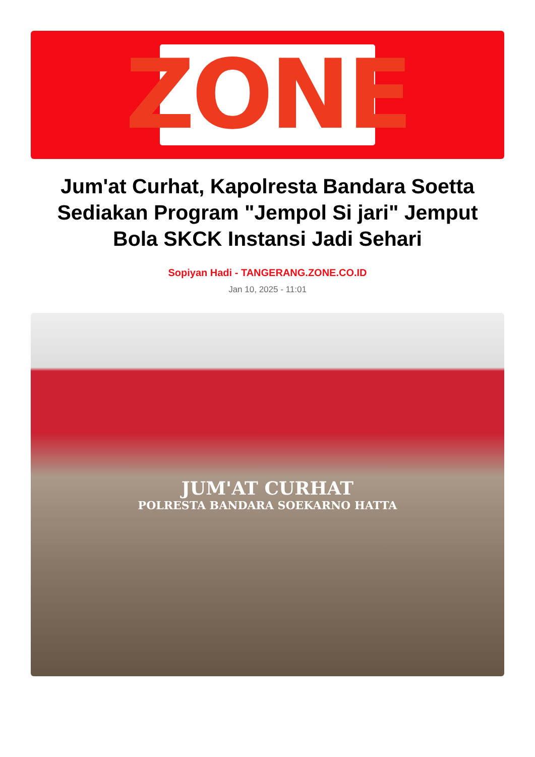ZONE
Jum'at Curhat, Kapolresta Bandara Soetta Sediakan Program "Jempol Si jari" Jemput Bola SKCK Instansi Jadi Sehari
Sopiyan Hadi - TANGERANG.ZONE.CO.ID
Jan 10, 2025 - 11:01
JUM'AT CURHAT
POLRESTA BANDARA SOEKARNO HATTA